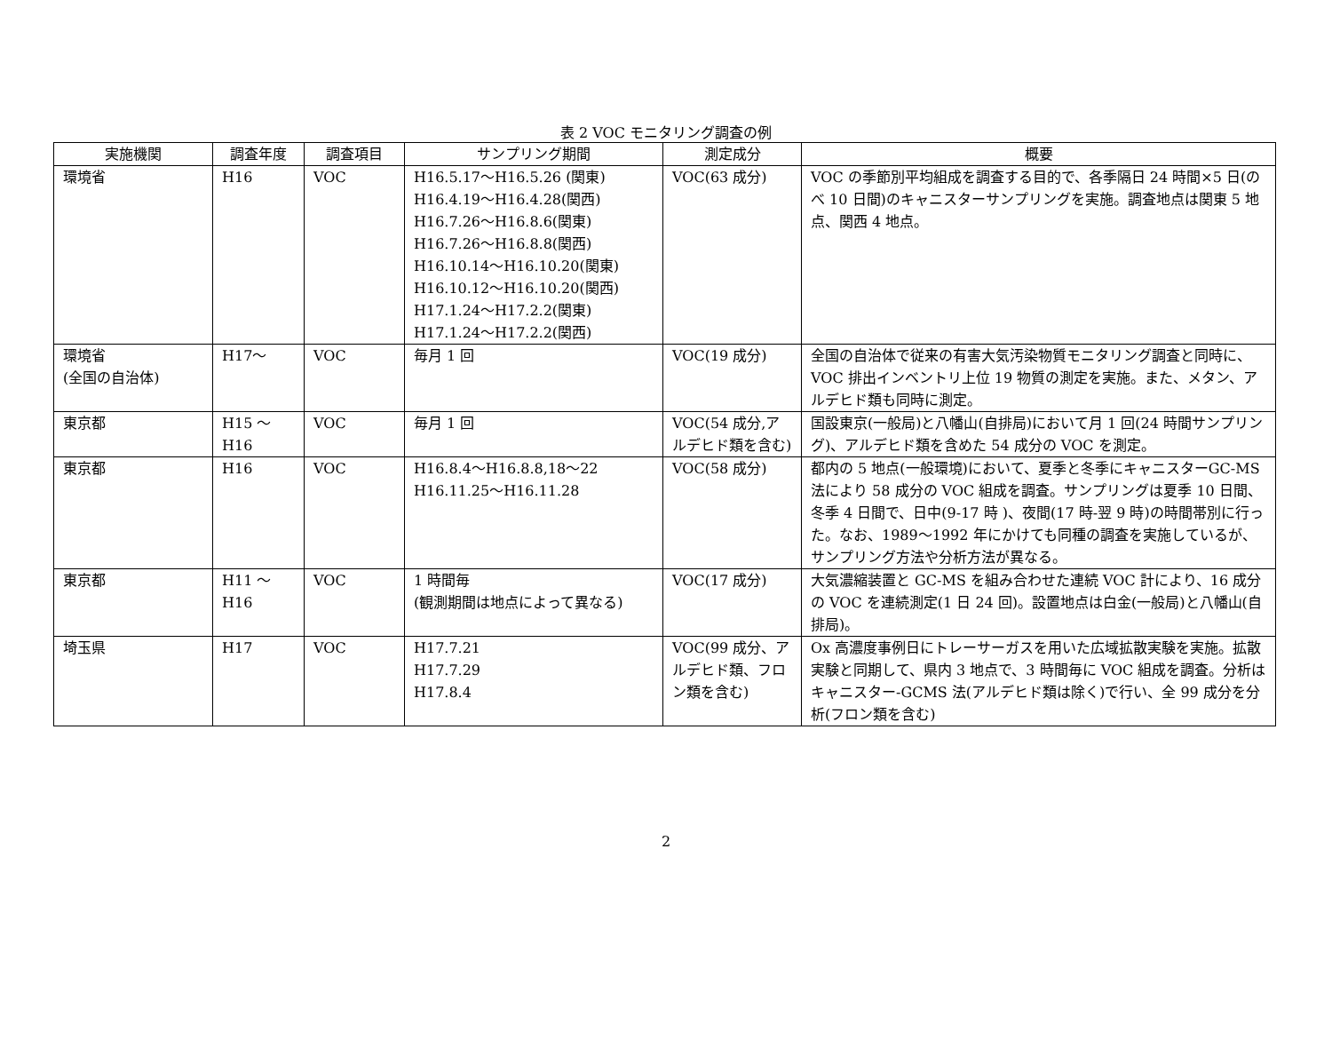表 2 VOC モニタリング調査の例
| 実施機関 | 調査年度 | 調査項目 | サンプリング期間 | 測定成分 | 概要 |
| --- | --- | --- | --- | --- | --- |
| 環境省 | H16 | VOC | H16.5.17～H16.5.26 (関東) H16.4.19～H16.4.28(関西) H16.7.26～H16.8.6(関東) H16.7.26～H16.8.8(関西) H16.10.14～H16.10.20(関東) H16.10.12～H16.10.20(関西) H17.1.24～H17.2.2(関東) H17.1.24～H17.2.2(関西) | VOC(63 成分) | VOC の季節別平均組成を調査する目的で、各季隔日 24 時間×5 日(のべ 10 日間)のキャニスターサンプリングを実施。調査地点は関東 5 地点、関西 4 地点。 |
| 環境省 (全国の自治体) | H17～ | VOC | 毎月 1 回 | VOC(19 成分) | 全国の自治体で従来の有害大気汚染物質モニタリング調査と同時に、VOC 排出インベントリ上位 19 物質の測定を実施。また、メタン、アルデヒド類も同時に測定。 |
| 東京都 | H15 ～ H16 | VOC | 毎月 1 回 | VOC(54 成分,アルデヒド類を含む) | 国設東京(一般局)と八幡山(自排局)において月 1 回(24 時間サンプリング)、アルデヒド類を含めた 54 成分の VOC を測定。 |
| 東京都 | H16 | VOC | H16.8.4～H16.8.8,18～22 H16.11.25～H16.11.28 | VOC(58 成分) | 都内の 5 地点(一般環境)において、夏季と冬季にキャニスターGC-MS 法により 58 成分の VOC 組成を調査。サンプリングは夏季 10 日間、冬季 4 日間で、日中(9-17 時 )、夜間(17 時-翌 9 時)の時間帯別に行った。なお、1989～1992 年にかけても同種の調査を実施しているが、サンプリング方法や分析方法が異なる。 |
| 東京都 | H11 ～ H16 | VOC | 1 時間毎 (観測期間は地点によって異なる) | VOC(17 成分) | 大気濃縮装置と GC-MS を組み合わせた連続 VOC 計により、16 成分の VOC を連続測定(1 日 24 回)。設置地点は白金(一般局)と八幡山(自排局)。 |
| 埼玉県 | H17 | VOC | H17.7.21 H17.7.29 H17.8.4 | VOC(99 成分、アルデヒド類、フロン類を含む) | Ox 高濃度事例日にトレーサーガスを用いた広域拡散実験を実施。拡散実験と同期して、県内 3 地点で、3 時間毎に VOC 組成を調査。分析はキャニスター-GCMS 法(アルデヒド類は除く)で行い、全 99 成分を分析(フロン類を含む) |
2